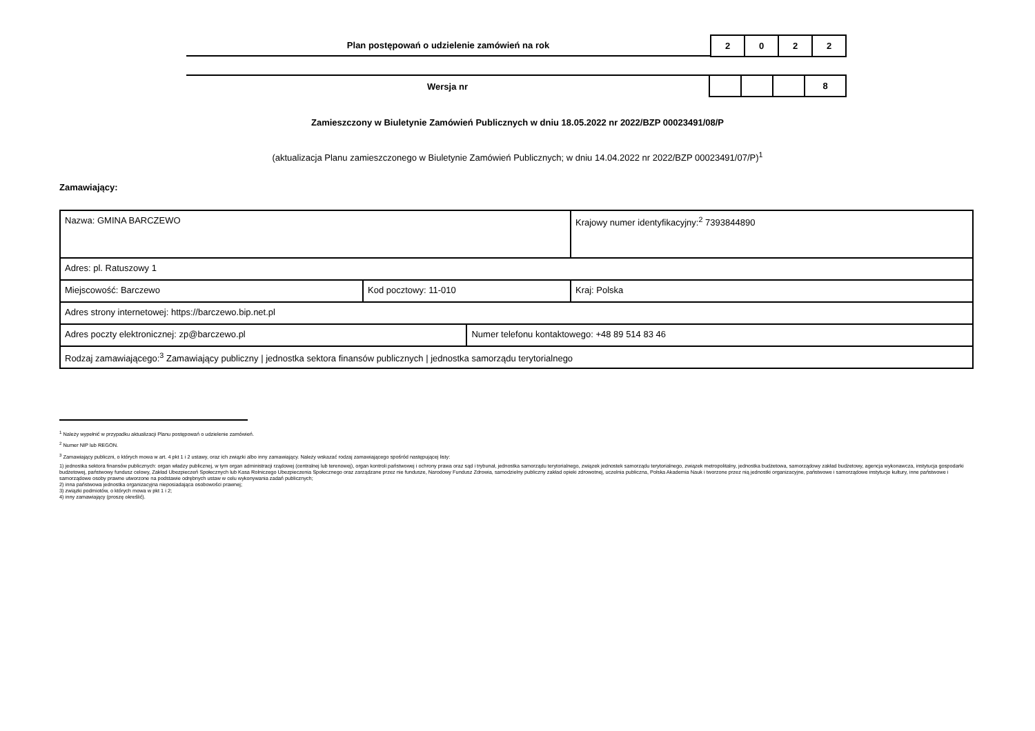Plan postępowań o udzielenie zamówień na rok
| 2 | 0 | 2 | 2 |
Wersja nr
| | | | 8 |
Zamieszczony w Biuletynie Zamówień Publicznych w dniu 18.05.2022 nr 2022/BZP 00023491/08/P
(aktualizacja Planu zamieszczonego w Biuletynie Zamówień Publicznych; w dniu 14.04.2022 nr 2022/BZP 00023491/07/P)<sup>1</sup>
Zamawiający:
| Nazwa: GMINA BARCZEWO | | | Krajowy numer identyfikacyjny:<sup>2</sup> 7393844890 |
| Adres: pl. Ratuszowy 1 | | | |
| Miejscowość: Barczewo | Kod pocztowy: 11-010 | | Kraj: Polska |
| Adres strony internetowej: https://barczewo.bip.net.pl | | | |
| Adres poczty elektronicznej: zp@barczewo.pl | | Numer telefonu kontaktowego: +48 89 514 83 46 | |
| Rodzaj zamawiającego:<sup>3</sup> Zamawiający publiczny / jednostka sektora finansów publicznych / jednostka samorządu terytorialnego | | | |
<sup>1</sup> Należy wypełnić w przypadku aktualizacji Planu postępowań o udzielenie zamówień.
<sup>2</sup> Numer NIP lub REGON.
<sup>3</sup> Zamawiający publiczni, o których mowa w art. 4 pkt 1 i 2 ustawy, oraz ich związki albo inny zamawiający. Należy wskazać rodzaj zamawiającego spośród następującej listy:
1) jednostka sektora finansów publicznych: organ władzy publicznej, w tym organ administracji rządowej (centralnej lub terenowej), organ kontroli państwowej i ochrony prawa oraz sąd i trybunał, jednostka samorządu terytorialnego, związek jednostek samorządu terytorialnego, związek metropolitalny, jednostka budżetowa, samorządowy zakład budżetowy, agencja wykonawcza, instytucja gospodarki budżetowej, państwowy fundusz celowy, Zakład Ubezpieczeń Społecznych lub Kasa Rolniczego Ubezpieczenia Społecznego oraz zarządzane przez nie fundusze, Narodowy Fundusz Zdrowia, samodzielny publiczny zakład opieki zdrowotnej, uczelnia publiczna, Polska Akademia Nauk i tworzone przez nią jednostki organizacyjne, państwowe i samorządowe instytucje kultury, inne państwowe i samorządowe osoby prawne utworzone na podstawie odrębnych ustaw w celu wykonywania zadań publicznych;
2) inna państwowa jednostka organizacyjna nieposiadająca osobowości prawnej;
3) związki podmiotów, o których mowa w pkt 1 i 2;
4) inny zamawiający (proszę określić).